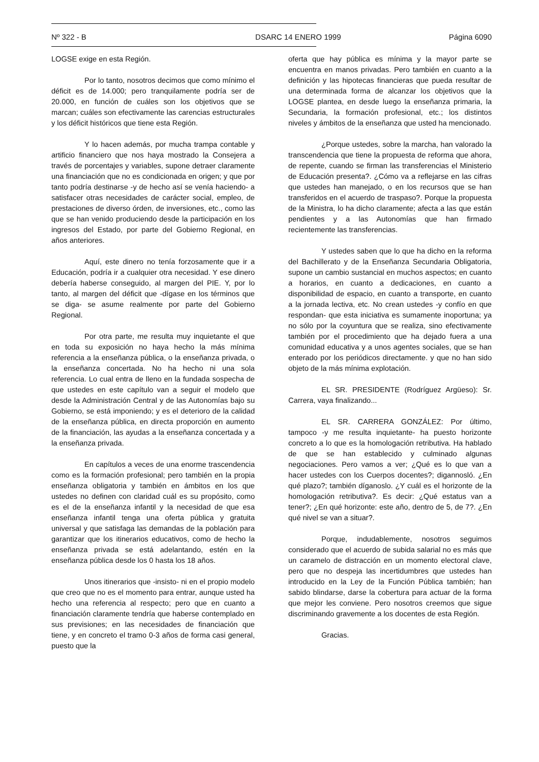Nº 322 - B DSARC 14 ENERO 1999 Página 6090
LOGSE exige en esta Región.
Por lo tanto, nosotros decimos que como mínimo el déficit es de 14.000; pero tranquilamente podría ser de 20.000, en función de cuáles son los objetivos que se marcan; cuáles son efectivamente las carencias estructurales y los déficit históricos que tiene esta Región.
Y lo hacen además, por mucha trampa contable y artificio financiero que nos haya mostrado la Consejera a través de porcentajes y variables, supone detraer claramente una financiación que no es condicionada en origen; y que por tanto podría destinarse -y de hecho así se venía haciendo- a satisfacer otras necesidades de carácter social, empleo, de prestaciones de diverso órden, de inversiones, etc., como las que se han venido produciendo desde la participación en los ingresos del Estado, por parte del Gobierno Regional, en años anteriores.
Aquí, este dinero no tenía forzosamente que ir a Educación, podría ir a cualquier otra necesidad. Y ese dinero debería haberse conseguido, al margen del PIE. Y, por lo tanto, al margen del déficit que -dígase en los términos que se diga- se asume realmente por parte del Gobierno Regional.
Por otra parte, me resulta muy inquietante el que en toda su exposición no haya hecho la más mínima referencia a la enseñanza pública, o la enseñanza privada, o la enseñanza concertada. No ha hecho ni una sola referencia. Lo cual entra de lleno en la fundada sospecha de que ustedes en este capítulo van a seguir el modelo que desde la Administración Central y de las Autonomías bajo su Gobierno, se está imponiendo; y es el deterioro de la calidad de la enseñanza pública, en directa proporción en aumento de la financiación, las ayudas a la enseñanza concertada y a la enseñanza privada.
En capítulos a veces de una enorme trascendencia como es la formación profesional; pero también en la propia enseñanza obligatoria y también en ámbitos en los que ustedes no definen con claridad cuál es su propósito, como es el de la enseñanza infantil y la necesidad de que esa enseñanza infantil tenga una oferta pública y gratuita universal y que satisfaga las demandas de la población para garantizar que los itinerarios educativos, como de hecho la enseñanza privada se está adelantando, estén en la enseñanza pública desde los 0 hasta los 18 años.
Unos itinerarios que -insisto- ni en el propio modelo que creo que no es el momento para entrar, aunque usted ha hecho una referencia al respecto; pero que en cuanto a financiación claramente tendría que haberse contemplado en sus previsiones; en las necesidades de financiación que tiene, y en concreto el tramo 0-3 años de forma casi general, puesto que la
oferta que hay pública es mínima y la mayor parte se encuentra en manos privadas. Pero también en cuanto a la definición y las hipotecas financieras que pueda resultar de una determinada forma de alcanzar los objetivos que la LOGSE plantea, en desde luego la enseñanza primaria, la Secundaria, la formación profesional, etc.; los distintos niveles y ámbitos de la enseñanza que usted ha mencionado.
¿Porque ustedes, sobre la marcha, han valorado la transcendencia que tiene la propuesta de reforma que ahora, de repente, cuando se firman las transferencias el Ministerio de Educación presenta?. ¿Cómo va a reflejarse en las cifras que ustedes han manejado, o en los recursos que se han transferidos en el acuerdo de traspaso?. Porque la propuesta de la Ministra, lo ha dicho claramente; afecta a las que están pendientes y a las Autonomías que han firmado recientemente las transferencias.
Y ustedes saben que lo que ha dicho en la reforma del Bachillerato y de la Enseñanza Secundaria Obligatoria, supone un cambio sustancial en muchos aspectos; en cuanto a horarios, en cuanto a dedicaciones, en cuanto a disponibilidad de espacio, en cuanto a transporte, en cuanto a la jornada lectiva, etc. No crean ustedes -y confío en que respondan- que esta iniciativa es sumamente inoportuna; ya no sólo por la coyuntura que se realiza, sino efectivamente también por el procedimiento que ha dejado fuera a una comunidad educativa y a unos agentes sociales, que se han enterado por los periódicos directamente. y que no han sido objeto de la más mínima explotación.
EL SR. PRESIDENTE (Rodríguez Argüeso): Sr. Carrera, vaya finalizando...
EL SR. CARRERA GONZÁLEZ: Por último, tampoco -y me resulta inquietante- ha puesto horizonte concreto a lo que es la homologación retributiva. Ha hablado de que se han establecido y culminado algunas negociaciones. Pero vamos a ver; ¿Qué es lo que van a hacer ustedes con los Cuerpos docentes?; digannosló. ¿En qué plazo?; también díganoslo. ¿Y cuál es el horizonte de la homologación retributiva?. Es decir: ¿Qué estatus van a tener?; ¿En qué horizonte: este año, dentro de 5, de 7?. ¿En qué nivel se van a situar?.
Porque, indudablemente, nosotros seguimos considerado que el acuerdo de subida salarial no es más que un caramelo de distracción en un momento electoral clave, pero que no despeja las incertidumbres que ustedes han introducido en la Ley de la Función Pública también; han sabido blindarse, darse la cobertura para actuar de la forma que mejor les conviene. Pero nosotros creemos que sigue discriminando gravemente a los docentes de esta Región.
Gracias.